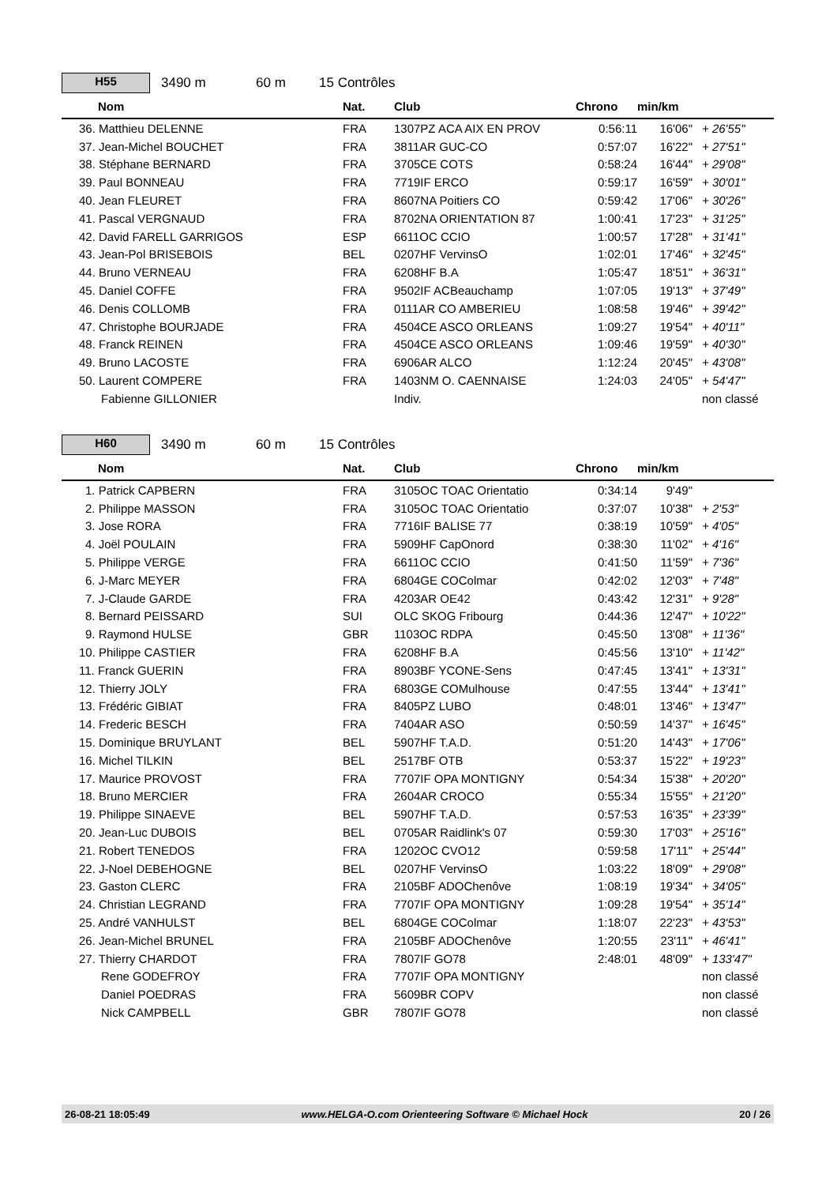H55
3490 m 60 m 15 Contrôles
| Nom | Nat. | Club | Chrono | min/km | |
| --- | --- | --- | --- | --- | --- |
| 36. Matthieu DELENNE | FRA | 1307PZ ACA AIX EN PROV | 0:56:11 | 16'06" | + 26'55" |
| 37. Jean-Michel BOUCHET | FRA | 3811AR GUC-CO | 0:57:07 | 16'22" | + 27'51" |
| 38. Stéphane BERNARD | FRA | 3705CE COTS | 0:58:24 | 16'44" | + 29'08" |
| 39. Paul BONNEAU | FRA | 7719IF ERCO | 0:59:17 | 16'59" | + 30'01" |
| 40. Jean FLEURET | FRA | 8607NA Poitiers CO | 0:59:42 | 17'06" | + 30'26" |
| 41. Pascal VERGNAUD | FRA | 8702NA ORIENTATION 87 | 1:00:41 | 17'23" | + 31'25" |
| 42. David FARELL GARRIGOS | ESP | 6611OC CCIO | 1:00:57 | 17'28" | + 31'41" |
| 43. Jean-Pol BRISEBOIS | BEL | 0207HF VervinsO | 1:02:01 | 17'46" | + 32'45" |
| 44. Bruno VERNEAU | FRA | 6208HF B.A | 1:05:47 | 18'51" | + 36'31" |
| 45. Daniel COFFE | FRA | 9502IF ACBeauchamp | 1:07:05 | 19'13" | + 37'49" |
| 46. Denis COLLOMB | FRA | 0111AR CO AMBERIEU | 1:08:58 | 19'46" | + 39'42" |
| 47. Christophe BOURJADE | FRA | 4504CE ASCO ORLEANS | 1:09:27 | 19'54" | + 40'11" |
| 48. Franck REINEN | FRA | 4504CE ASCO ORLEANS | 1:09:46 | 19'59" | + 40'30" |
| 49. Bruno LACOSTE | FRA | 6906AR ALCO | 1:12:24 | 20'45" | + 43'08" |
| 50. Laurent COMPERE | FRA | 1403NM O. CAENNAISE | 1:24:03 | 24'05" | + 54'47" |
| Fabienne GILLONIER | | Indiv. | | | non classé |
H60
3490 m 60 m 15 Contrôles
| Nom | Nat. | Club | Chrono | min/km | |
| --- | --- | --- | --- | --- | --- |
| 1. Patrick CAPBERN | FRA | 3105OC TOAC Orientatio | 0:34:14 | 9'49" | |
| 2. Philippe MASSON | FRA | 3105OC TOAC Orientatio | 0:37:07 | 10'38" | + 2'53" |
| 3. Jose RORA | FRA | 7716IF BALISE 77 | 0:38:19 | 10'59" | + 4'05" |
| 4. Joël POULAIN | FRA | 5909HF CapOnord | 0:38:30 | 11'02" | + 4'16" |
| 5. Philippe VERGE | FRA | 6611OC CCIO | 0:41:50 | 11'59" | + 7'36" |
| 6. J-Marc MEYER | FRA | 6804GE COColmar | 0:42:02 | 12'03" | + 7'48" |
| 7. J-Claude GARDE | FRA | 4203AR OE42 | 0:43:42 | 12'31" | + 9'28" |
| 8. Bernard PEISSARD | SUI | OLC SKOG Fribourg | 0:44:36 | 12'47" | + 10'22" |
| 9. Raymond HULSE | GBR | 1103OC RDPA | 0:45:50 | 13'08" | + 11'36" |
| 10. Philippe CASTIER | FRA | 6208HF B.A | 0:45:56 | 13'10" | + 11'42" |
| 11. Franck GUERIN | FRA | 8903BF YCONE-Sens | 0:47:45 | 13'41" | + 13'31" |
| 12. Thierry JOLY | FRA | 6803GE COMulhouse | 0:47:55 | 13'44" | + 13'41" |
| 13. Frédéric GIBIAT | FRA | 8405PZ LUBO | 0:48:01 | 13'46" | + 13'47" |
| 14. Frederic BESCH | FRA | 7404AR ASO | 0:50:59 | 14'37" | + 16'45" |
| 15. Dominique BRUYLANT | BEL | 5907HF T.A.D. | 0:51:20 | 14'43" | + 17'06" |
| 16. Michel TILKIN | BEL | 2517BF OTB | 0:53:37 | 15'22" | + 19'23" |
| 17. Maurice PROVOST | FRA | 7707IF OPA MONTIGNY | 0:54:34 | 15'38" | + 20'20" |
| 18. Bruno MERCIER | FRA | 2604AR CROCO | 0:55:34 | 15'55" | + 21'20" |
| 19. Philippe SINAEVE | BEL | 5907HF T.A.D. | 0:57:53 | 16'35" | + 23'39" |
| 20. Jean-Luc DUBOIS | BEL | 0705AR Raidlink's 07 | 0:59:30 | 17'03" | + 25'16" |
| 21. Robert TENEDOS | FRA | 1202OC CVO12 | 0:59:58 | 17'11" | + 25'44" |
| 22. J-Noel DEBEHOGNE | BEL | 0207HF VervinsO | 1:03:22 | 18'09" | + 29'08" |
| 23. Gaston CLERC | FRA | 2105BF ADOChenôve | 1:08:19 | 19'34" | + 34'05" |
| 24. Christian LEGRAND | FRA | 7707IF OPA MONTIGNY | 1:09:28 | 19'54" | + 35'14" |
| 25. André VANHULST | BEL | 6804GE COColmar | 1:18:07 | 22'23" | + 43'53" |
| 26. Jean-Michel BRUNEL | FRA | 2105BF ADOChenôve | 1:20:55 | 23'11" | + 46'41" |
| 27. Thierry CHARDOT | FRA | 7807IF GO78 | 2:48:01 | 48'09" | + 133'47" |
| Rene GODEFROY | FRA | 7707IF OPA MONTIGNY | | | non classé |
| Daniel POEDRAS | FRA | 5609BR COPV | | | non classé |
| Nick CAMPBELL | GBR | 7807IF GO78 | | | non classé |
26-08-21 18:05:49 www.HELGA-O.com Orienteering Software © Michael Hock 20 / 26